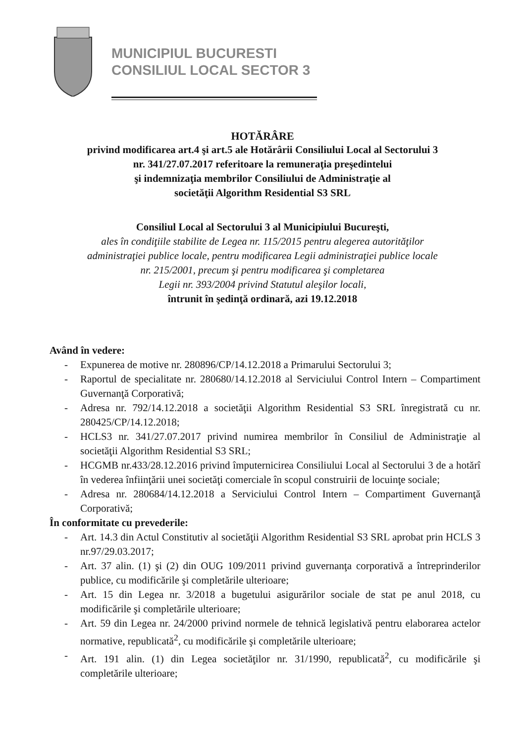MUNICIPIUL BUCURESTI
CONSILIUL LOCAL SECTOR 3
HOTĂRÂRE
privind modificarea art.4 şi art.5 ale Hotărârii Consiliului Local al Sectorului 3
nr. 341/27.07.2017 referitoare la remuneraţia preşedintelui
şi indemnizaţia membrilor Consiliului de Administraţie al
societăţii Algorithm Residential S3 SRL
Consiliul Local al Sectorului 3 al Municipiului Bucureşti,
ales în condiţiile stabilite de Legea nr. 115/2015 pentru alegerea autorităţilor
administraţiei publice locale, pentru modificarea Legii administraţiei publice locale
nr. 215/2001, precum şi pentru modificarea şi completarea
Legii nr. 393/2004 privind Statutul aleşilor locali,
întrunit în şedinţă ordinară, azi 19.12.2018
Având în vedere:
- Expunerea de motive nr. 280896/CP/14.12.2018 a Primarului Sectorului 3;
- Raportul de specialitate nr. 280680/14.12.2018 al Serviciului Control Intern – Compartiment Guvernanţă Corporativă;
- Adresa nr. 792/14.12.2018 a societăţii Algorithm Residential S3 SRL înregistrată cu nr. 280425/CP/14.12.2018;
- HCLS3 nr. 341/27.07.2017 privind numirea membrilor în Consiliul de Administraţie al societăţii Algorithm Residential S3 SRL;
- HCGMB nr.433/28.12.2016 privind împuternicirea Consiliului Local al Sectorului 3 de a hotărî în vederea înfiinţării unei societăţi comerciale în scopul construirii de locuinţe sociale;
- Adresa nr. 280684/14.12.2018 a Serviciului Control Intern – Compartiment Guvernanţă Corporativă;
În conformitate cu prevederile:
- Art. 14.3 din Actul Constitutiv al societăţii Algorithm Residential S3 SRL aprobat prin HCLS 3 nr.97/29.03.2017;
- Art. 37 alin. (1) şi (2) din OUG 109/2011 privind guvernanţa corporativă a întreprinderilor publice, cu modificările şi completările ulterioare;
- Art. 15 din Legea nr. 3/2018 a bugetului asigurărilor sociale de stat pe anul 2018, cu modificările şi completările ulterioare;
- Art. 59 din Legea nr. 24/2000 privind normele de tehnică legislativă pentru elaborarea actelor normative, republicată<sup>2</sup>, cu modificările şi completările ulterioare;
- Art. 191 alin. (1) din Legea societăţilor nr. 31/1990, republicată<sup>2</sup>, cu modificările şi completările ulterioare;